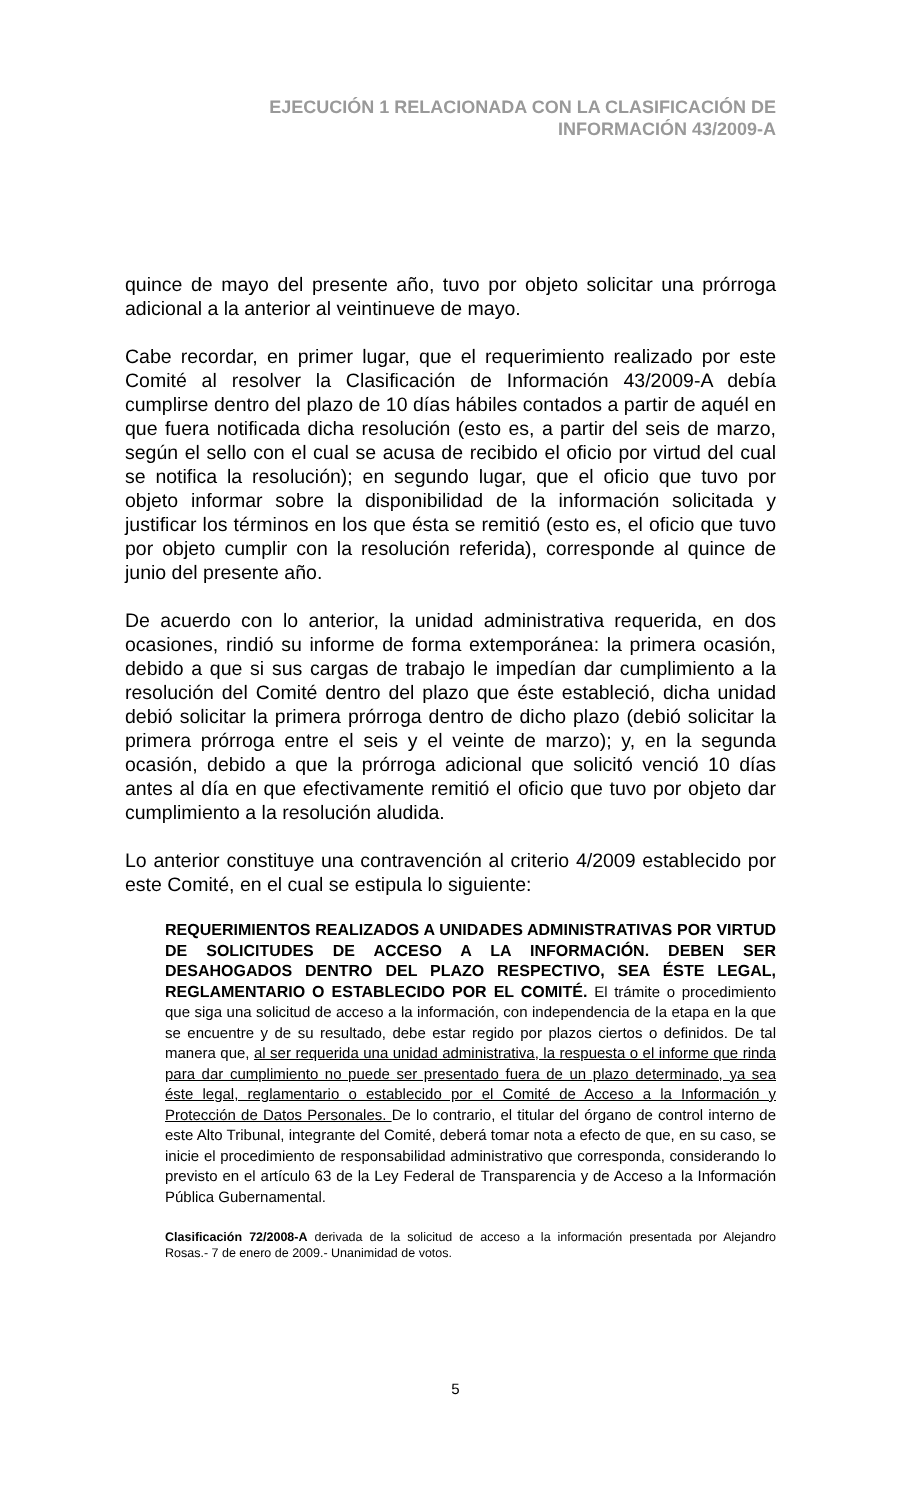EJECUCIÓN 1 RELACIONADA CON LA CLASIFICACIÓN DE
INFORMACIÓN 43/2009-A
quince de mayo del presente año, tuvo por objeto solicitar una prórroga adicional a la anterior al veintinueve de mayo.
Cabe recordar, en primer lugar, que el requerimiento realizado por este Comité al resolver la Clasificación de Información 43/2009-A debía cumplirse dentro del plazo de 10 días hábiles contados a partir de aquél en que fuera notificada dicha resolución (esto es, a partir del seis de marzo, según el sello con el cual se acusa de recibido el oficio por virtud del cual se notifica la resolución); en segundo lugar, que el oficio que tuvo por objeto informar sobre la disponibilidad de la información solicitada y justificar los términos en los que ésta se remitió (esto es, el oficio que tuvo por objeto cumplir con la resolución referida), corresponde al quince de junio del presente año.
De acuerdo con lo anterior, la unidad administrativa requerida, en dos ocasiones, rindió su informe de forma extemporánea: la primera ocasión, debido a que si sus cargas de trabajo le impedían dar cumplimiento a la resolución del Comité dentro del plazo que éste estableció, dicha unidad debió solicitar la primera prórroga dentro de dicho plazo (debió solicitar la primera prórroga entre el seis y el veinte de marzo); y, en la segunda ocasión, debido a que la prórroga adicional que solicitó venció 10 días antes al día en que efectivamente remitió el oficio que tuvo por objeto dar cumplimiento a la resolución aludida.
Lo anterior constituye una contravención al criterio 4/2009 establecido por este Comité, en el cual se estipula lo siguiente:
REQUERIMIENTOS REALIZADOS A UNIDADES ADMINISTRATIVAS POR VIRTUD DE SOLICITUDES DE ACCESO A LA INFORMACIÓN. DEBEN SER DESAHOGADOS DENTRO DEL PLAZO RESPECTIVO, SEA ÉSTE LEGAL, REGLAMENTARIO O ESTABLECIDO POR EL COMITÉ. El trámite o procedimiento que siga una solicitud de acceso a la información, con independencia de la etapa en la que se encuentre y de su resultado, debe estar regido por plazos ciertos o definidos. De tal manera que, al ser requerida una unidad administrativa, la respuesta o el informe que rinda para dar cumplimiento no puede ser presentado fuera de un plazo determinado, ya sea éste legal, reglamentario o establecido por el Comité de Acceso a la Información y Protección de Datos Personales. De lo contrario, el titular del órgano de control interno de este Alto Tribunal, integrante del Comité, deberá tomar nota a efecto de que, en su caso, se inicie el procedimiento de responsabilidad administrativo que corresponda, considerando lo previsto en el artículo 63 de la Ley Federal de Transparencia y de Acceso a la Información Pública Gubernamental.
Clasificación 72/2008-A derivada de la solicitud de acceso a la información presentada por Alejandro Rosas.- 7 de enero de 2009.- Unanimidad de votos.
5